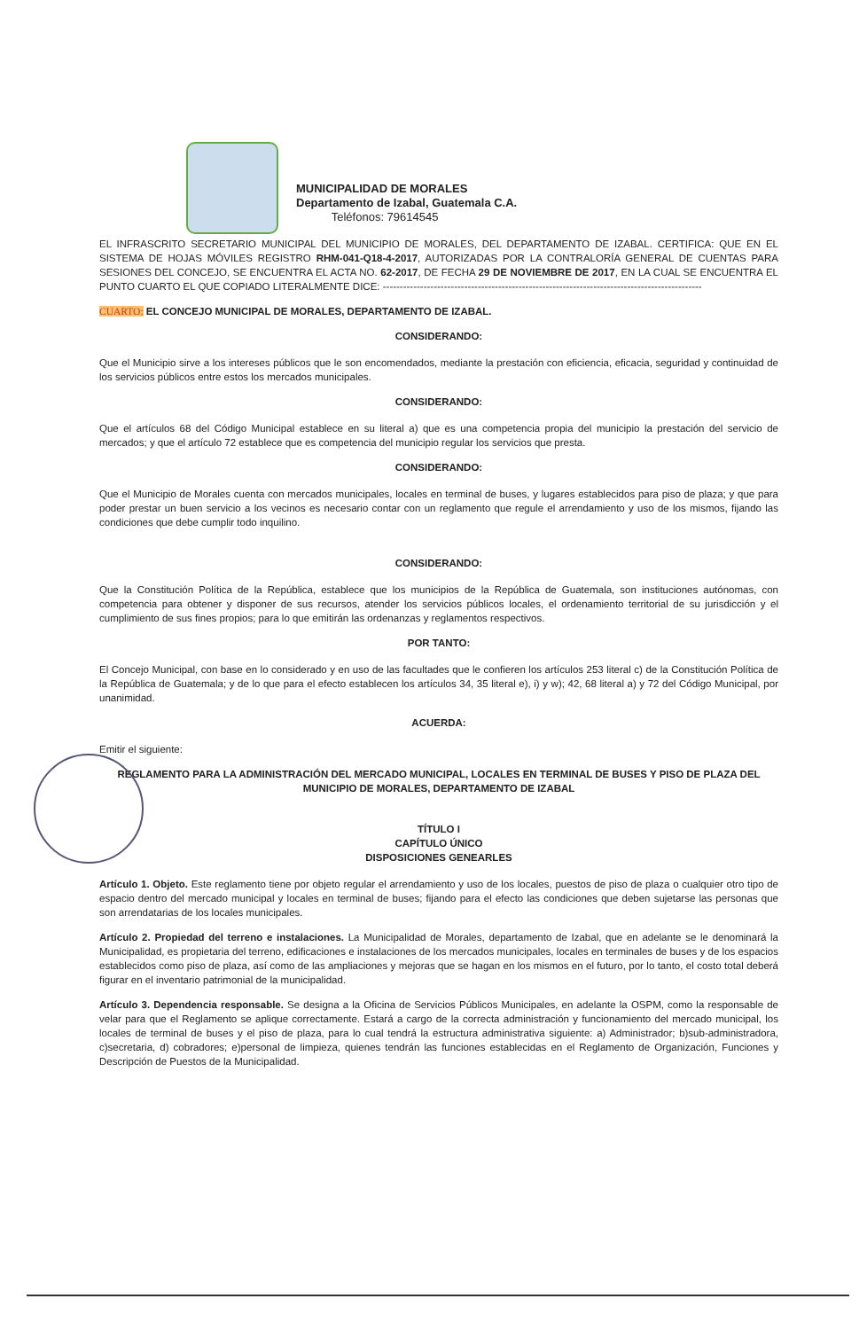MUNICIPALIDAD DE MORALES
Departamento de Izabal, Guatemala C.A.
Teléfonos: 79614545
EL INFRASCRITO SECRETARIO MUNICIPAL DEL MUNICIPIO DE MORALES, DEL DEPARTAMENTO DE IZABAL. CERTIFICA: QUE EN EL SISTEMA DE HOJAS MÓVILES REGISTRO RHM-041-Q18-4-2017, AUTORIZADAS POR LA CONTRALORÍA GENERAL DE CUENTAS PARA SESIONES DEL CONCEJO, SE ENCUENTRA EL ACTA NO. 62-2017, DE FECHA 29 DE NOVIEMBRE DE 2017, EN LA CUAL SE ENCUENTRA EL PUNTO CUARTO EL QUE COPIADO LITERALMENTE DICE: ----------------------------------------------------------------------------------------------
CUARTO: EL CONCEJO MUNICIPAL DE MORALES, DEPARTAMENTO DE IZABAL.
CONSIDERANDO:
Que el Municipio sirve a los intereses públicos que le son encomendados, mediante la prestación con eficiencia, eficacia, seguridad y continuidad de los servicios públicos entre estos los mercados municipales.
CONSIDERANDO:
Que el artículos 68 del Código Municipal establece en su literal a) que es una competencia propia del municipio la prestación del servicio de mercados; y que el artículo 72 establece que es competencia del municipio regular los servicios que presta.
CONSIDERANDO:
Que el Municipio de Morales cuenta con mercados municipales, locales en terminal de buses, y lugares establecidos para piso de plaza; y que para poder prestar un buen servicio a los vecinos es necesario contar con un reglamento que regule el arrendamiento y uso de los mismos, fijando las condiciones que debe cumplir todo inquilino.
CONSIDERANDO:
Que la Constitución Política de la República, establece que los municipios de la República de Guatemala, son instituciones autónomas, con competencia para obtener y disponer de sus recursos, atender los servicios públicos locales, el ordenamiento territorial de su jurisdicción y el cumplimiento de sus fines propios; para lo que emitirán las ordenanzas y reglamentos respectivos.
POR TANTO:
El Concejo Municipal, con base en lo considerado y en uso de las facultades que le confieren los artículos 253 literal c) de la Constitución Política de la República de Guatemala; y de lo que para el efecto establecen los artículos 34, 35 literal e), i) y w); 42, 68 literal a) y 72 del Código Municipal, por unanimidad.
ACUERDA:
Emitir el siguiente:
REGLAMENTO PARA LA ADMINISTRACIÓN DEL MERCADO MUNICIPAL, LOCALES EN TERMINAL DE BUSES Y PISO DE PLAZA DEL MUNICIPIO DE MORALES, DEPARTAMENTO DE IZABAL
TÍTULO I
CAPÍTULO ÚNICO
DISPOSICIONES GENEARLES
Artículo 1. Objeto. Este reglamento tiene por objeto regular el arrendamiento y uso de los locales, puestos de piso de plaza o cualquier otro tipo de espacio dentro del mercado municipal y locales en terminal de buses; fijando para el efecto las condiciones que deben sujetarse las personas que son arrendatarias de los locales municipales.
Artículo 2. Propiedad del terreno e instalaciones. La Municipalidad de Morales, departamento de Izabal, que en adelante se le denominará la Municipalidad, es propietaria del terreno, edificaciones e instalaciones de los mercados municipales, locales en terminales de buses y de los espacios establecidos como piso de plaza, así como de las ampliaciones y mejoras que se hagan en los mismos en el futuro, por lo tanto, el costo total deberá figurar en el inventario patrimonial de la municipalidad.
Artículo 3. Dependencia responsable. Se designa a la Oficina de Servicios Públicos Municipales, en adelante la OSPM, como la responsable de velar para que el Reglamento se aplique correctamente. Estará a cargo de la correcta administración y funcionamiento del mercado municipal, los locales de terminal de buses y el piso de plaza, para lo cual tendrá la estructura administrativa siguiente: a) Administrador; b)sub-administradora, c)secretaria, d) cobradores; e)personal de limpieza, quienes tendrán las funciones establecidas en el Reglamento de Organización, Funciones y Descripción de Puestos de la Municipalidad.